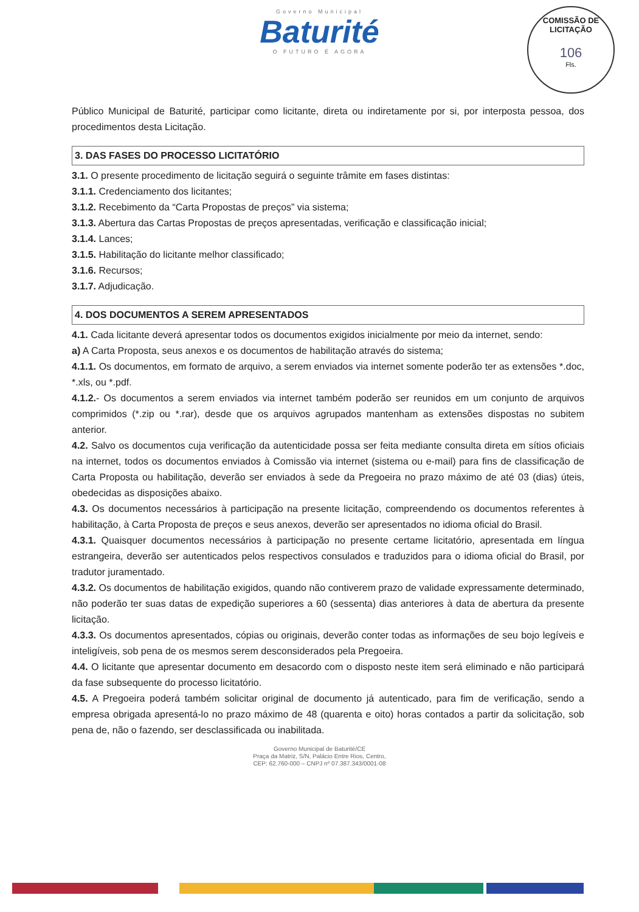Governo Municipal
Baturité
O FUTURO É AGORA
COMISSÃO DE LICITAÇÃO
106
Fls.
Público Municipal de Baturité, participar como licitante, direta ou indiretamente por si, por interposta pessoa, dos procedimentos desta Licitação.
3. DAS FASES DO PROCESSO LICITATÓRIO
3.1. O presente procedimento de licitação seguirá o seguinte trâmite em fases distintas:
3.1.1. Credenciamento dos licitantes;
3.1.2. Recebimento da “Carta Propostas de preços” via sistema;
3.1.3. Abertura das Cartas Propostas de preços apresentadas, verificação e classificação inicial;
3.1.4. Lances;
3.1.5. Habilitação do licitante melhor classificado;
3.1.6. Recursos;
3.1.7. Adjudicação.
4. DOS DOCUMENTOS A SEREM APRESENTADOS
4.1. Cada licitante deverá apresentar todos os documentos exigidos inicialmente por meio da internet, sendo:
a) A Carta Proposta, seus anexos e os documentos de habilitação através do sistema;
4.1.1. Os documentos, em formato de arquivo, a serem enviados via internet somente poderão ter as extensões *.doc, *.xls, ou *.pdf.
4.1.2.- Os documentos a serem enviados via internet também poderão ser reunidos em um conjunto de arquivos comprimidos (*.zip ou *.rar), desde que os arquivos agrupados mantenham as extensões dispostas no subitem anterior.
4.2. Salvo os documentos cuja verificação da autenticidade possa ser feita mediante consulta direta em sítios oficiais na internet, todos os documentos enviados à Comissão via internet (sistema ou e-mail) para fins de classificação de Carta Proposta ou habilitação, deverão ser enviados à sede da Pregoeira no prazo máximo de até 03 (dias) úteis, obedecidas as disposições abaixo.
4.3. Os documentos necessários à participação na presente licitação, compreendendo os documentos referentes à habilitação, à Carta Proposta de preços e seus anexos, deverão ser apresentados no idioma oficial do Brasil.
4.3.1. Quaisquer documentos necessários à participação no presente certame licitatório, apresentada em língua estrangeira, deverão ser autenticados pelos respectivos consulados e traduzidos para o idioma oficial do Brasil, por tradutor juramentado.
4.3.2. Os documentos de habilitação exigidos, quando não contiverem prazo de validade expressamente determinado, não poderão ter suas datas de expedição superiores a 60 (sessenta) dias anteriores à data de abertura da presente licitação.
4.3.3. Os documentos apresentados, cópias ou originais, deverão conter todas as informações de seu bojo legíveis e inteligíveis, sob pena de os mesmos serem desconsiderados pela Pregoeira.
4.4. O licitante que apresentar documento em desacordo com o disposto neste item será eliminado e não participará da fase subsequente do processo licitatório.
4.5. A Pregoeira poderá também solicitar original de documento já autenticado, para fim de verificação, sendo a empresa obrigada apresentá-lo no prazo máximo de 48 (quarenta e oito) horas contados a partir da solicitação, sob pena de, não o fazendo, ser desclassificada ou inabilitada.
Governo Municipal de Baturité/CE
Praça da Matriz, S/N, Palácio Entre Rios, Centro,
CEP: 62.760-000 – CNPJ nº 07.387.343/0001-08